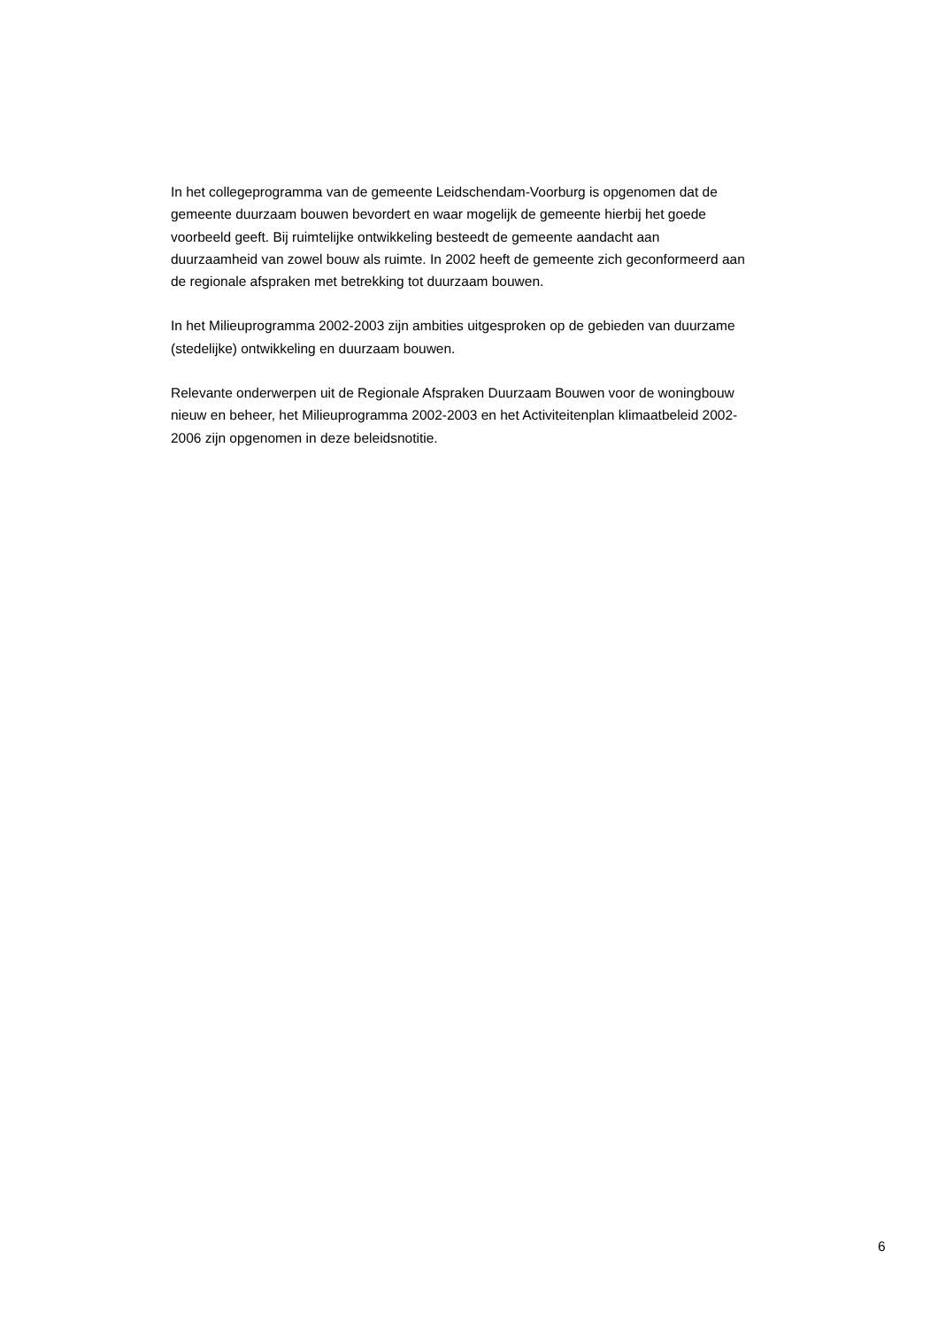In het collegeprogramma van de gemeente Leidschendam-Voorburg is opgenomen dat de
gemeente duurzaam bouwen bevordert en waar mogelijk de gemeente hierbij het goede
voorbeeld geeft. Bij ruimtelijke ontwikkeling besteedt de gemeente aandacht aan
duurzaamheid van zowel bouw als ruimte. In 2002 heeft de gemeente zich geconformeerd aan
de regionale afspraken met betrekking tot duurzaam bouwen.
In het Milieuprogramma 2002-2003 zijn ambities uitgesproken op de gebieden van duurzame
(stedelijke) ontwikkeling en duurzaam bouwen.
Relevante onderwerpen uit de Regionale Afspraken Duurzaam Bouwen voor de woningbouw
nieuw en beheer, het Milieuprogramma 2002-2003 en het Activiteitenplan klimaatbeleid 2002-
2006 zijn opgenomen in deze beleidsnotitie.
6